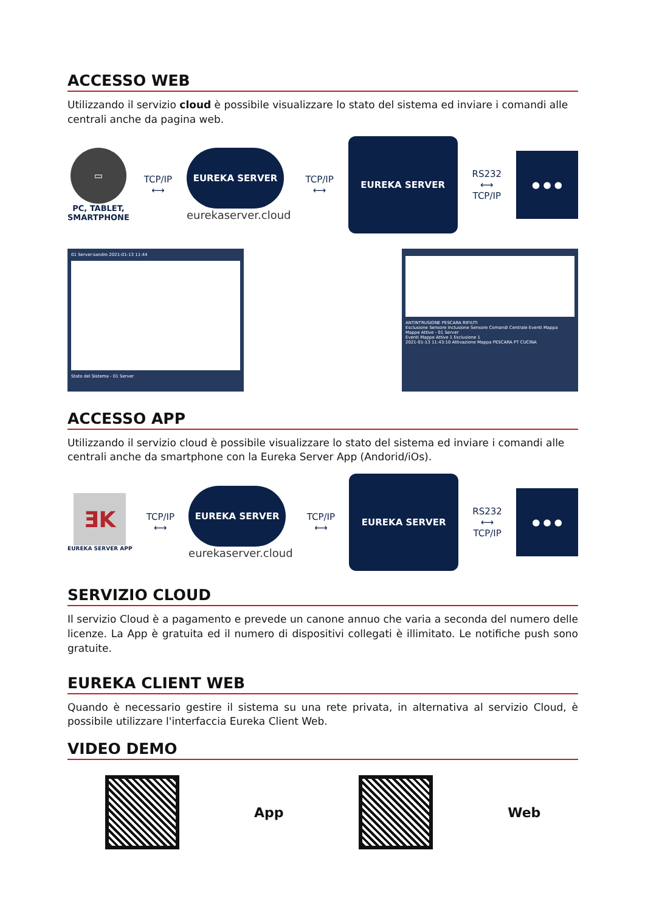ACCESSO WEB
Utilizzando il servizio cloud è possibile visualizzare lo stato del sistema ed inviare i comandi alle centrali anche da pagina web.
▭
PC, TABLET,
SMARTPHONE
TCP/IP
⟷
EUREKA SERVER
eurekaserver.cloud
TCP/IP
⟷
EUREKA SERVER
RS232
⟷
TCP/IP
● ● ●
01 Server:sandro 2021-01-13 11:44
Stato del Sistema - 01 Server
ANTINTRUSIONE PESCARA RIFIUTI
Esclusione Sensore Inclusione Sensore Comandi Centrale Eventi Mappa
Mappe Attive - 01 Server
Eventi Mappe Attive 1 Esclusione 1
2021-01-13 11:43:10 Attivazione Mappa PESCARA PT CUCINA
ACCESSO APP
Utilizzando il servizio cloud è possibile visualizzare lo stato del sistema ed inviare i comandi alle centrali anche da smartphone con la Eureka Server App (Andorid/iOs).
ƎK
EUREKA SERVER APP
TCP/IP
⟷
EUREKA SERVER
eurekaserver.cloud
TCP/IP
⟷
EUREKA SERVER
RS232
⟷
TCP/IP
● ● ●
SERVIZIO CLOUD
Il servizio Cloud è a pagamento e prevede un canone annuo che varia a seconda del numero delle licenze. La App è gratuita ed il numero di dispositivi collegati è illimitato. Le notifiche push sono gratuite.
EUREKA CLIENT WEB
Quando è necessario gestire il sistema su una rete privata, in alternativa al servizio Cloud, è possibile utilizzare l'interfaccia Eureka Client Web.
VIDEO DEMO
App Web